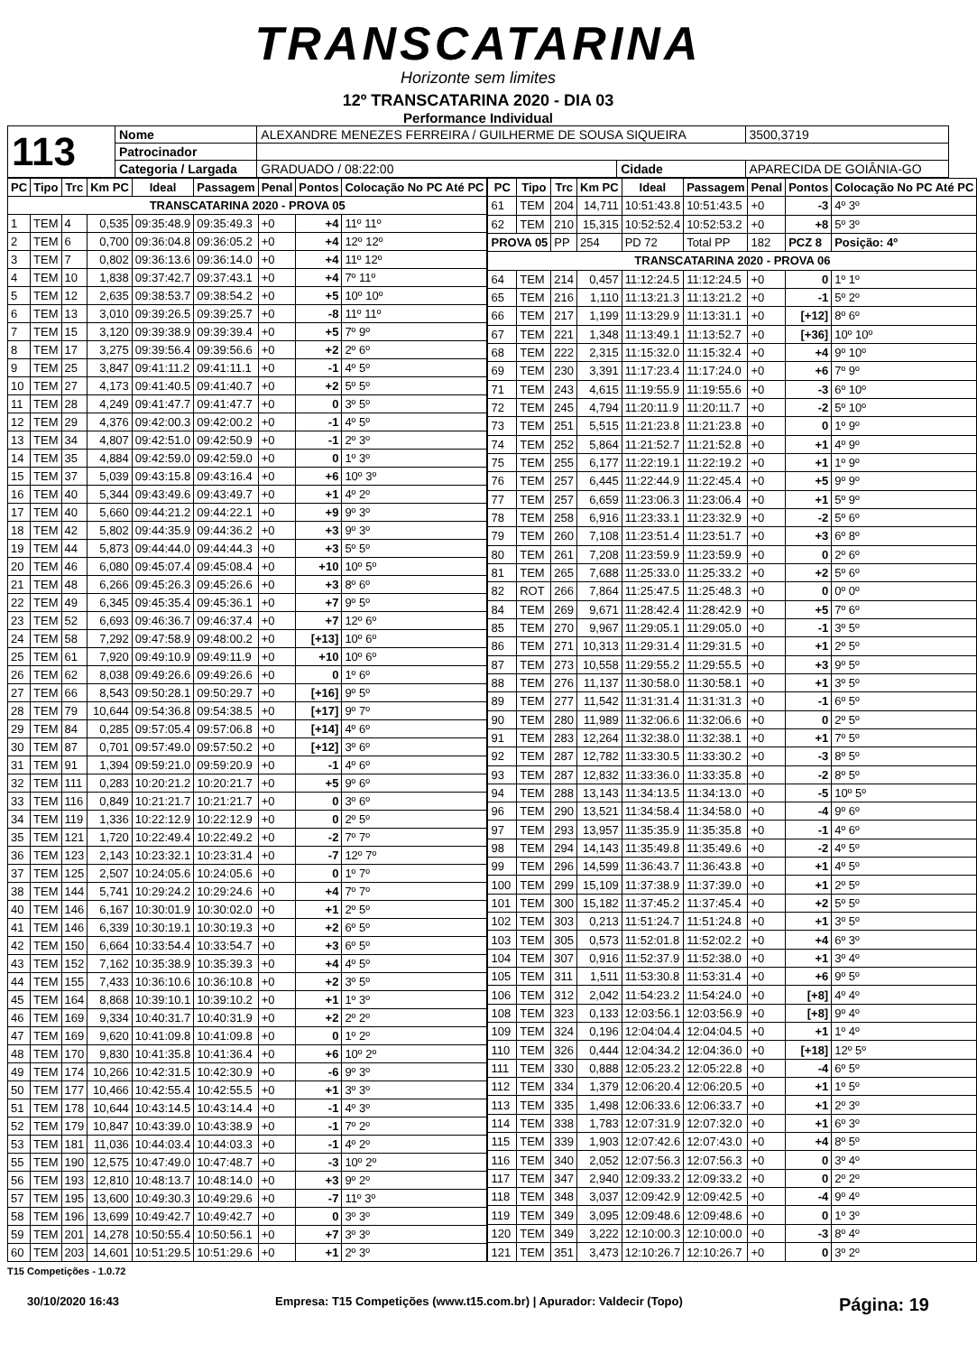TRANSCATARINA
Horizonte sem limites
12º TRANSCATARINA 2020 - DIA 03
Performance Individual
| 113 | Nome | ALEXANDRE MENEZES FERREIRA / GUILHERME DE SOUSA SIQUEIRA | | | | 3500,3719 |
| | Patrocinador | | | | | |
| | Categoria / Largada | | GRADUADO / 08:22:00 | Cidade | APARECIDA DE GOIÂNIA-GO | |
| PC | Tipo | Trc | Km PC | Ideal | Passagem | Penal | Pontos | Colocação No PC Até PC |
| --- | --- | --- | --- | --- | --- | --- | --- | --- |
| TRANSCATARINA 2020 - PROVA 05 | | | | | | | | |
| 1 | TEM | 4 | 0,535 | 09:35:48.9 | 09:35:49.3 | +0 | +4 | 11º 11º |
| 2 | TEM | 6 | 0,700 | 09:36:04.8 | 09:36:05.2 | +0 | +4 | 12º 12º |
| 3 | TEM | 7 | 0,802 | 09:36:13.6 | 09:36:14.0 | +0 | +4 | 11º 12º |
| 4 | TEM | 10 | 1,838 | 09:37:42.7 | 09:37:43.1 | +0 | +4 | 7º 11º |
| 5 | TEM | 12 | 2,635 | 09:38:53.7 | 09:38:54.2 | +0 | +5 | 10º 10º |
| 6 | TEM | 13 | 3,010 | 09:39:26.5 | 09:39:25.7 | +0 | -8 | 11º 11º |
| 7 | TEM | 15 | 3,120 | 09:39:38.9 | 09:39:39.4 | +0 | +5 | 7º 9º |
| 8 | TEM | 17 | 3,275 | 09:39:56.4 | 09:39:56.6 | +0 | +2 | 2º 6º |
| 9 | TEM | 25 | 3,847 | 09:41:11.2 | 09:41:11.1 | +0 | -1 | 4º 5º |
| 10 | TEM | 27 | 4,173 | 09:41:40.5 | 09:41:40.7 | +0 | +2 | 5º 5º |
| 11 | TEM | 28 | 4,249 | 09:41:47.7 | 09:41:47.7 | +0 | 0 | 3º 5º |
| 12 | TEM | 29 | 4,376 | 09:42:00.3 | 09:42:00.2 | +0 | -1 | 4º 5º |
| 13 | TEM | 34 | 4,807 | 09:42:51.0 | 09:42:50.9 | +0 | -1 | 2º 3º |
| 14 | TEM | 35 | 4,884 | 09:42:59.0 | 09:42:59.0 | +0 | 0 | 1º 3º |
| 15 | TEM | 37 | 5,039 | 09:43:15.8 | 09:43:16.4 | +0 | +6 | 10º 3º |
| 16 | TEM | 40 | 5,344 | 09:43:49.6 | 09:43:49.7 | +0 | +1 | 4º 2º |
| 17 | TEM | 40 | 5,660 | 09:44:21.2 | 09:44:22.1 | +0 | +9 | 9º 3º |
| 18 | TEM | 42 | 5,802 | 09:44:35.9 | 09:44:36.2 | +0 | +3 | 9º 3º |
| 19 | TEM | 44 | 5,873 | 09:44:44.0 | 09:44:44.3 | +0 | +3 | 5º 5º |
| 20 | TEM | 46 | 6,080 | 09:45:07.4 | 09:45:08.4 | +0 | +10 | 10º 5º |
| 21 | TEM | 48 | 6,266 | 09:45:26.3 | 09:45:26.6 | +0 | +3 | 8º 6º |
| 22 | TEM | 49 | 6,345 | 09:45:35.4 | 09:45:36.1 | +0 | +7 | 9º 5º |
| 23 | TEM | 52 | 6,693 | 09:46:36.7 | 09:46:37.4 | +0 | +7 | 12º 6º |
| 24 | TEM | 58 | 7,292 | 09:47:58.9 | 09:48:00.2 | +0 | [+13] | 10º 6º |
| 25 | TEM | 61 | 7,920 | 09:49:10.9 | 09:49:11.9 | +0 | +10 | 10º 6º |
| 26 | TEM | 62 | 8,038 | 09:49:26.6 | 09:49:26.6 | +0 | 0 | 1º 6º |
| 27 | TEM | 66 | 8,543 | 09:50:28.1 | 09:50:29.7 | +0 | [+16] | 9º 5º |
| 28 | TEM | 79 | 10,644 | 09:54:36.8 | 09:54:38.5 | +0 | [+17] | 9º 7º |
| 29 | TEM | 84 | 0,285 | 09:57:05.4 | 09:57:06.8 | +0 | [+14] | 4º 6º |
| 30 | TEM | 87 | 0,701 | 09:57:49.0 | 09:57:50.2 | +0 | [+12] | 3º 6º |
| 31 | TEM | 91 | 1,394 | 09:59:21.0 | 09:59:20.9 | +0 | -1 | 4º 6º |
| 32 | TEM | 111 | 0,283 | 10:20:21.2 | 10:20:21.7 | +0 | +5 | 9º 6º |
| 33 | TEM | 116 | 0,849 | 10:21:21.7 | 10:21:21.7 | +0 | 0 | 3º 6º |
| 34 | TEM | 119 | 1,336 | 10:22:12.9 | 10:22:12.9 | +0 | 0 | 2º 5º |
| 35 | TEM | 121 | 1,720 | 10:22:49.4 | 10:22:49.2 | +0 | -2 | 7º 7º |
| 36 | TEM | 123 | 2,143 | 10:23:32.1 | 10:23:31.4 | +0 | -7 | 12º 7º |
| 37 | TEM | 125 | 2,507 | 10:24:05.6 | 10:24:05.6 | +0 | 0 | 1º 7º |
| 38 | TEM | 144 | 5,741 | 10:29:24.2 | 10:29:24.6 | +0 | +4 | 7º 7º |
| 40 | TEM | 146 | 6,167 | 10:30:01.9 | 10:30:02.0 | +0 | +1 | 2º 5º |
| 41 | TEM | 146 | 6,339 | 10:30:19.1 | 10:30:19.3 | +0 | +2 | 6º 5º |
| 42 | TEM | 150 | 6,664 | 10:33:54.4 | 10:33:54.7 | +0 | +3 | 6º 5º |
| 43 | TEM | 152 | 7,162 | 10:35:38.9 | 10:35:39.3 | +0 | +4 | 4º 5º |
| 44 | TEM | 155 | 7,433 | 10:36:10.6 | 10:36:10.8 | +0 | +2 | 3º 5º |
| 45 | TEM | 164 | 8,868 | 10:39:10.1 | 10:39:10.2 | +0 | +1 | 1º 3º |
| 46 | TEM | 169 | 9,334 | 10:40:31.7 | 10:40:31.9 | +0 | +2 | 2º 2º |
| 47 | TEM | 169 | 9,620 | 10:41:09.8 | 10:41:09.8 | +0 | 0 | 1º 2º |
| 48 | TEM | 170 | 9,830 | 10:41:35.8 | 10:41:36.4 | +0 | +6 | 10º 2º |
| 49 | TEM | 174 | 10,266 | 10:42:31.5 | 10:42:30.9 | +0 | -6 | 9º 3º |
| 50 | TEM | 177 | 10,466 | 10:42:55.4 | 10:42:55.5 | +0 | +1 | 3º 3º |
| 51 | TEM | 178 | 10,644 | 10:43:14.5 | 10:43:14.4 | +0 | -1 | 4º 3º |
| 52 | TEM | 179 | 10,847 | 10:43:39.0 | 10:43:38.9 | +0 | -1 | 7º 2º |
| 53 | TEM | 181 | 11,036 | 10:44:03.4 | 10:44:03.3 | +0 | -1 | 4º 2º |
| 55 | TEM | 190 | 12,575 | 10:47:49.0 | 10:47:48.7 | +0 | -3 | 10º 2º |
| 56 | TEM | 193 | 12,810 | 10:48:13.7 | 10:48:14.0 | +0 | +3 | 9º 2º |
| 57 | TEM | 195 | 13,600 | 10:49:30.3 | 10:49:29.6 | +0 | -7 | 11º 3º |
| 58 | TEM | 196 | 13,699 | 10:49:42.7 | 10:49:42.7 | +0 | 0 | 3º 3º |
| 59 | TEM | 201 | 14,278 | 10:50:55.4 | 10:50:56.1 | +0 | +7 | 3º 3º |
| 60 | TEM | 203 | 14,601 | 10:51:29.5 | 10:51:29.6 | +0 | +1 | 2º 3º |
| PC | Tipo | Trc | Km PC | Ideal | Passagem | Penal | Pontos | Colocação No PC Até PC |
| --- | --- | --- | --- | --- | --- | --- | --- | --- |
| 61 | TEM | 204 | 14,711 | 10:51:43.8 | 10:51:43.5 | +0 | -3 | 4º 3º |
| 62 | TEM | 210 | 15,315 | 10:52:52.4 | 10:52:53.2 | +0 | +8 | 5º 3º |
| PROVA 05 | | PP | 254 | PD 72 | Total PP | 182 | PCZ 8 | Posição: 4º |
| TRANSCATARINA 2020 - PROVA 06 | | | | | | | | |
| 64 | TEM | 214 | 0,457 | 11:12:24.5 | 11:12:24.5 | +0 | 0 | 1º 1º |
| 65 | TEM | 216 | 1,110 | 11:13:21.3 | 11:13:21.2 | +0 | -1 | 5º 2º |
| 66 | TEM | 217 | 1,199 | 11:13:29.9 | 11:13:31.1 | +0 | [+12] | 8º 6º |
| 67 | TEM | 221 | 1,348 | 11:13:49.1 | 11:13:52.7 | +0 | [+36] | 10º 10º |
| 68 | TEM | 222 | 2,315 | 11:15:32.0 | 11:15:32.4 | +0 | +4 | 9º 10º |
| 69 | TEM | 230 | 3,391 | 11:17:23.4 | 11:17:24.0 | +0 | +6 | 7º 9º |
| 71 | TEM | 243 | 4,615 | 11:19:55.9 | 11:19:55.6 | +0 | -3 | 6º 10º |
| 72 | TEM | 245 | 4,794 | 11:20:11.9 | 11:20:11.7 | +0 | -2 | 5º 10º |
| 73 | TEM | 251 | 5,515 | 11:21:23.8 | 11:21:23.8 | +0 | 0 | 1º 9º |
| 74 | TEM | 252 | 5,864 | 11:21:52.7 | 11:21:52.8 | +0 | +1 | 4º 9º |
| 75 | TEM | 255 | 6,177 | 11:22:19.1 | 11:22:19.2 | +0 | +1 | 1º 9º |
| 76 | TEM | 257 | 6,445 | 11:22:44.9 | 11:22:45.4 | +0 | +5 | 9º 9º |
| 77 | TEM | 257 | 6,659 | 11:23:06.3 | 11:23:06.4 | +0 | +1 | 5º 9º |
| 78 | TEM | 258 | 6,916 | 11:23:33.1 | 11:23:32.9 | +0 | -2 | 5º 6º |
| 79 | TEM | 260 | 7,108 | 11:23:51.4 | 11:23:51.7 | +0 | +3 | 6º 8º |
| 80 | TEM | 261 | 7,208 | 11:23:59.9 | 11:23:59.9 | +0 | 0 | 2º 6º |
| 81 | TEM | 265 | 7,688 | 11:25:33.0 | 11:25:33.2 | +0 | +2 | 5º 6º |
| 82 | ROT | 266 | 7,864 | 11:25:47.5 | 11:25:48.3 | +0 | 0 | 0º 0º |
| 84 | TEM | 269 | 9,671 | 11:28:42.4 | 11:28:42.9 | +0 | +5 | 7º 6º |
| 85 | TEM | 270 | 9,967 | 11:29:05.1 | 11:29:05.0 | +0 | -1 | 3º 5º |
| 86 | TEM | 271 | 10,313 | 11:29:31.4 | 11:29:31.5 | +0 | +1 | 2º 5º |
| 87 | TEM | 273 | 10,558 | 11:29:55.2 | 11:29:55.5 | +0 | +3 | 9º 5º |
| 88 | TEM | 276 | 11,137 | 11:30:58.0 | 11:30:58.1 | +0 | +1 | 3º 5º |
| 89 | TEM | 277 | 11,542 | 11:31:31.4 | 11:31:31.3 | +0 | -1 | 6º 5º |
| 90 | TEM | 280 | 11,989 | 11:32:06.6 | 11:32:06.6 | +0 | 0 | 2º 5º |
| 91 | TEM | 283 | 12,264 | 11:32:38.0 | 11:32:38.1 | +0 | +1 | 7º 5º |
| 92 | TEM | 287 | 12,782 | 11:33:30.5 | 11:33:30.2 | +0 | -3 | 8º 5º |
| 93 | TEM | 287 | 12,832 | 11:33:36.0 | 11:33:35.8 | +0 | -2 | 8º 5º |
| 94 | TEM | 288 | 13,143 | 11:34:13.5 | 11:34:13.0 | +0 | -5 | 10º 5º |
| 96 | TEM | 290 | 13,521 | 11:34:58.4 | 11:34:58.0 | +0 | -4 | 9º 6º |
| 97 | TEM | 293 | 13,957 | 11:35:35.9 | 11:35:35.8 | +0 | -1 | 4º 6º |
| 98 | TEM | 294 | 14,143 | 11:35:49.8 | 11:35:49.6 | +0 | -2 | 4º 5º |
| 99 | TEM | 296 | 14,599 | 11:36:43.7 | 11:36:43.8 | +0 | +1 | 4º 5º |
| 100 | TEM | 299 | 15,109 | 11:37:38.9 | 11:37:39.0 | +0 | +1 | 2º 5º |
| 101 | TEM | 300 | 15,182 | 11:37:45.2 | 11:37:45.4 | +0 | +2 | 5º 5º |
| 102 | TEM | 303 | 0,213 | 11:51:24.7 | 11:51:24.8 | +0 | +1 | 3º 5º |
| 103 | TEM | 305 | 0,573 | 11:52:01.8 | 11:52:02.2 | +0 | +4 | 6º 3º |
| 104 | TEM | 307 | 0,916 | 11:52:37.9 | 11:52:38.0 | +0 | +1 | 3º 4º |
| 105 | TEM | 311 | 1,511 | 11:53:30.8 | 11:53:31.4 | +0 | +6 | 9º 5º |
| 106 | TEM | 312 | 2,042 | 11:54:23.2 | 11:54:24.0 | +0 | [+8] | 4º 4º |
| 108 | TEM | 323 | 0,133 | 12:03:56.1 | 12:03:56.9 | +0 | [+8] | 9º 4º |
| 109 | TEM | 324 | 0,196 | 12:04:04.4 | 12:04:04.5 | +0 | +1 | 1º 4º |
| 110 | TEM | 326 | 0,444 | 12:04:34.2 | 12:04:36.0 | +0 | [+18] | 12º 5º |
| 111 | TEM | 330 | 0,888 | 12:05:23.2 | 12:05:22.8 | +0 | -4 | 6º 5º |
| 112 | TEM | 334 | 1,379 | 12:06:20.4 | 12:06:20.5 | +0 | +1 | 1º 5º |
| 113 | TEM | 335 | 1,498 | 12:06:33.6 | 12:06:33.7 | +0 | +1 | 2º 3º |
| 114 | TEM | 338 | 1,783 | 12:07:31.9 | 12:07:32.0 | +0 | +1 | 6º 3º |
| 115 | TEM | 339 | 1,903 | 12:07:42.6 | 12:07:43.0 | +0 | +4 | 8º 5º |
| 116 | TEM | 340 | 2,052 | 12:07:56.3 | 12:07:56.3 | +0 | 0 | 3º 4º |
| 117 | TEM | 347 | 2,940 | 12:09:33.2 | 12:09:33.2 | +0 | 0 | 2º 2º |
| 118 | TEM | 348 | 3,037 | 12:09:42.9 | 12:09:42.5 | +0 | -4 | 9º 4º |
| 119 | TEM | 349 | 3,095 | 12:09:48.6 | 12:09:48.6 | +0 | 0 | 1º 3º |
| 120 | TEM | 349 | 3,222 | 12:10:00.3 | 12:10:00.0 | +0 | -3 | 8º 4º |
| 121 | TEM | 351 | 3,473 | 12:10:26.7 | 12:10:26.7 | +0 | 0 | 3º 2º |
T15 Competições - 1.0.72
30/10/2020 16:43 Empresa: T15 Competições (www.t15.com.br) | Apurador: Valdecir (Topo) Página: 19